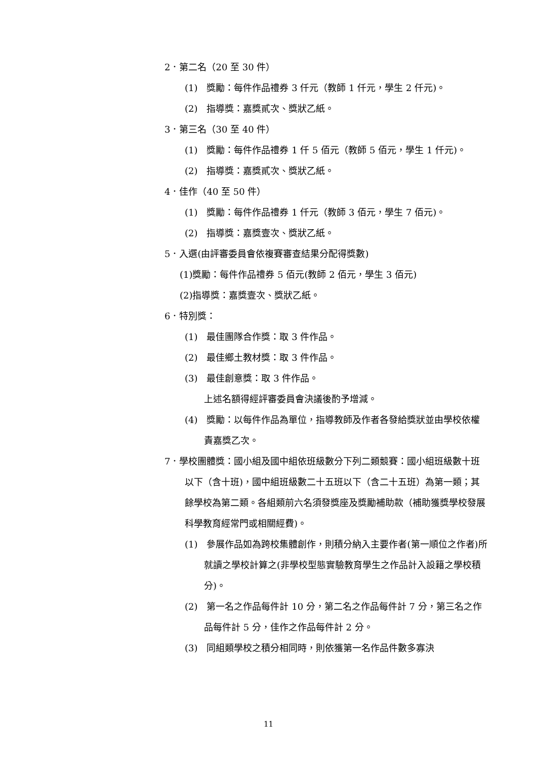2．第二名（20 至 30 件）
(1)　獎勵：每件作品禮券 3 仟元（教師 1 仟元，學生 2 仟元)。
(2)　指導獎：嘉獎貳次、獎狀乙紙。
3．第三名（30 至 40 件）
(1)　獎勵：每件作品禮券 1 仟 5 佰元（教師 5 佰元，學生 1 仟元)。
(2)　指導獎：嘉獎貳次、獎狀乙紙。
4．佳作（40 至 50 件）
(1)　獎勵：每件作品禮券 1 仟元（教師 3 佰元，學生 7 佰元)。
(2)　指導獎：嘉獎壹次、獎狀乙紙。
5．入選(由評審委員會依複賽審查結果分配得獎數)
(1)獎勵：每件作品禮券 5 佰元(教師 2 佰元，學生 3 佰元)
(2)指導獎：嘉獎壹次、獎狀乙紙。
6．特別獎：
(1)　最佳團隊合作獎：取 3 件作品。
(2)　最佳鄉土教材獎：取 3 件作品。
(3)　最佳創意獎：取 3 件作品。
上述名額得經評審委員會決議後酌予增減。
(4)　獎勵：以每件作品為單位，指導教師及作者各發給獎狀並由學校依權責嘉獎乙次。
7．學校團體獎：國小組及國中組依班級數分下列二類競賽：國小組班級數十班以下（含十班)，國中組班級數二十五班以下（含二十五班）為第一類；其餘學校為第二類。各組類前六名須發獎座及獎勵補助款（補助獲獎學校發展科學教育經常門或相關經費)。
(1)　參展作品如為跨校集體創作，則積分納入主要作者(第一順位之作者)所就讀之學校計算之(非學校型態實驗教育學生之作品計入設籍之學校積分)。
(2)　第一名之作品每件計 10 分，第二名之作品每件計 7 分，第三名之作品每件計 5 分，佳作之作品每件計 2 分。
(3)　同組類學校之積分相同時，則依獲第一名作品件數多寡決
11